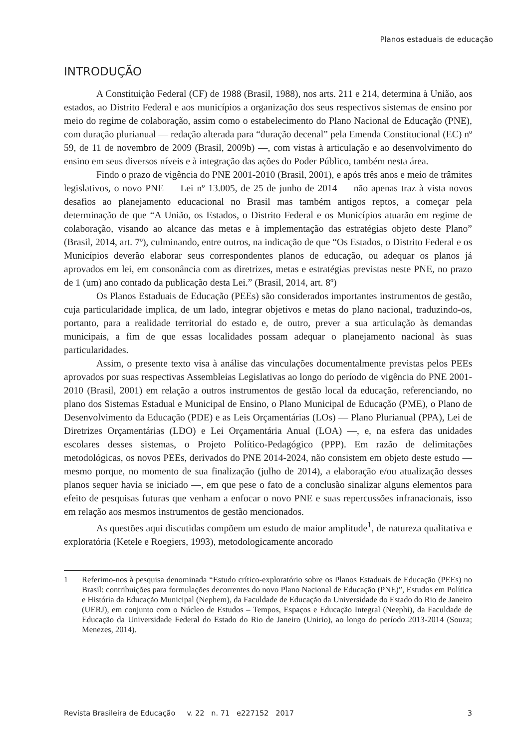Planos estaduais de educação
INTRODUÇÃO
A Constituição Federal (CF) de 1988 (Brasil, 1988), nos arts. 211 e 214, determina à União, aos estados, ao Distrito Federal e aos municípios a organização dos seus respectivos sistemas de ensino por meio do regime de colaboração, assim como o estabelecimento do Plano Nacional de Educação (PNE), com duração plurianual — redação alterada para “duração decenal” pela Emenda Constitucional (EC) nº 59, de 11 de novembro de 2009 (Brasil, 2009b) —, com vistas à articulação e ao desenvolvimento do ensino em seus diversos níveis e à integração das ações do Poder Público, também nesta área.
Findo o prazo de vigência do PNE 2001-2010 (Brasil, 2001), e após três anos e meio de trâmites legislativos, o novo PNE — Lei nº 13.005, de 25 de junho de 2014 — não apenas traz à vista novos desafios ao planejamento educacional no Brasil mas também antigos reptos, a começar pela determinação de que “A União, os Estados, o Distrito Federal e os Municípios atuarão em regime de colaboração, visando ao alcance das metas e à implementação das estratégias objeto deste Plano” (Brasil, 2014, art. 7º), culminando, entre outros, na indicação de que “Os Estados, o Distrito Federal e os Municípios deverão elaborar seus correspondentes planos de educação, ou adequar os planos já aprovados em lei, em consonância com as diretrizes, metas e estratégias previstas neste PNE, no prazo de 1 (um) ano contado da publicação desta Lei.” (Brasil, 2014, art. 8º)
Os Planos Estaduais de Educação (PEEs) são considerados importantes instrumentos de gestão, cuja particularidade implica, de um lado, integrar objetivos e metas do plano nacional, traduzindo-os, portanto, para a realidade territorial do estado e, de outro, prever a sua articulação às demandas municipais, a fim de que essas localidades possam adequar o planejamento nacional às suas particularidades.
Assim, o presente texto visa à análise das vinculações documentalmente previstas pelos PEEs aprovados por suas respectivas Assembleias Legislativas ao longo do período de vigência do PNE 2001-2010 (Brasil, 2001) em relação a outros instrumentos de gestão local da educação, referenciando, no plano dos Sistemas Estadual e Municipal de Ensino, o Plano Municipal de Educação (PME), o Plano de Desenvolvimento da Educação (PDE) e as Leis Orçamentárias (LOs) — Plano Plurianual (PPA), Lei de Diretrizes Orçamentárias (LDO) e Lei Orçamentária Anual (LOA) —, e, na esfera das unidades escolares desses sistemas, o Projeto Político-Pedagógico (PPP). Em razão de delimitações metodológicas, os novos PEEs, derivados do PNE 2014-2024, não consistem em objeto deste estudo — mesmo porque, no momento de sua finalização (julho de 2014), a elaboração e/ou atualização desses planos sequer havia se iniciado —, em que pese o fato de a conclusão sinalizar alguns elementos para efeito de pesquisas futuras que venham a enfocar o novo PNE e suas repercussões infranacionais, isso em relação aos mesmos instrumentos de gestão mencionados.
As questões aqui discutidas compõem um estudo de maior amplitude<sup>1</sup>, de natureza qualitativa e exploratória (Ketele e Roegiers, 1993), metodologicamente ancorado
1 Referimo-nos à pesquisa denominada “Estudo crítico-exploratório sobre os Planos Estaduais de Educação (PEEs) no Brasil: contribuições para formulações decorrentes do novo Plano Nacional de Educação (PNE)”, Estudos em Política e História da Educação Municipal (Nephem), da Faculdade de Educação da Universidade do Estado do Rio de Janeiro (UERJ), em conjunto com o Núcleo de Estudos – Tempos, Espaços e Educação Integral (Neephi), da Faculdade de Educação da Universidade Federal do Estado do Rio de Janeiro (Unirio), ao longo do período 2013-2014 (Souza; Menezes, 2014).
Revista Brasileira de Educação v. 22 n. 71 e227152 2017 3